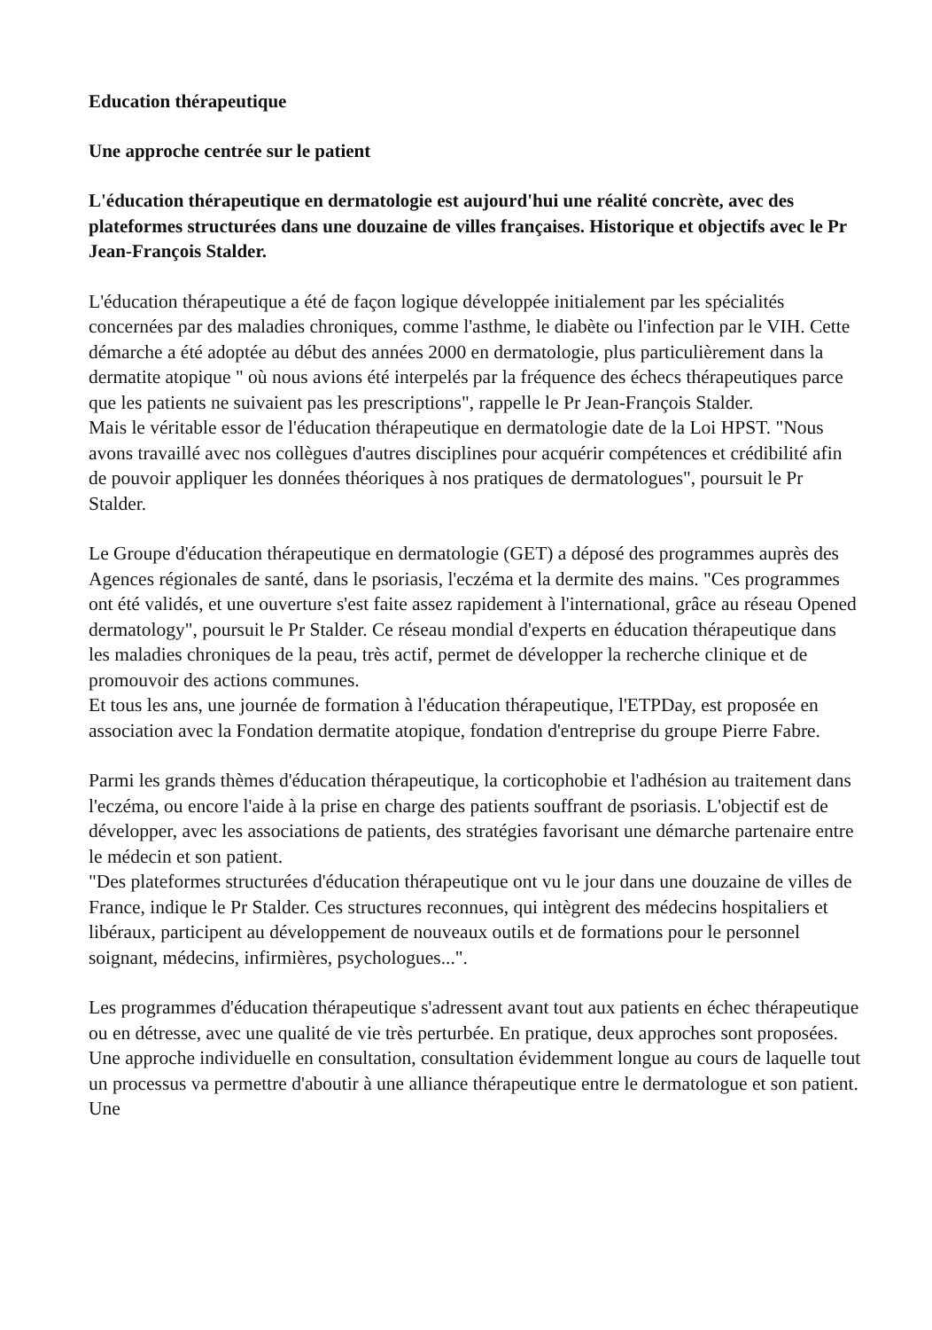Education thérapeutique
Une approche centrée sur le patient
L'éducation thérapeutique en dermatologie est aujourd'hui une réalité concrète, avec des plateformes structurées dans une douzaine de villes françaises. Historique et objectifs avec le Pr Jean-François Stalder.
L'éducation thérapeutique a été de façon logique développée initialement par les spécialités concernées par des maladies chroniques, comme l'asthme, le diabète ou l'infection par le VIH. Cette démarche a été adoptée au début des années 2000 en dermatologie, plus particulièrement dans la dermatite atopique " où nous avions été interpelés par la fréquence des échecs thérapeutiques parce que les patients ne suivaient pas les prescriptions", rappelle le Pr Jean-François Stalder.
Mais le véritable essor de l'éducation thérapeutique en dermatologie date de la Loi HPST. "Nous avons travaillé avec nos collègues d'autres disciplines pour acquérir compétences et crédibilité afin de pouvoir appliquer les données théoriques à nos pratiques de dermatologues", poursuit le Pr Stalder.
Le Groupe d'éducation thérapeutique en dermatologie (GET) a déposé des programmes auprès des Agences régionales de santé, dans le psoriasis, l'eczéma et la dermite des mains. "Ces programmes ont été validés, et une ouverture s'est faite assez rapidement à l'international, grâce au réseau Opened dermatology", poursuit le Pr Stalder. Ce réseau mondial d'experts en éducation thérapeutique dans les maladies chroniques de la peau, très actif, permet de développer la recherche clinique et de promouvoir des actions communes.
Et tous les ans, une journée de formation à l'éducation thérapeutique, l'ETPDay, est proposée en association avec la Fondation dermatite atopique, fondation d'entreprise du groupe Pierre Fabre.
Parmi les grands thèmes d'éducation thérapeutique, la corticophobie et l'adhésion au traitement dans l'eczéma, ou encore l'aide à la prise en charge des patients souffrant de psoriasis. L'objectif est de développer, avec les associations de patients, des stratégies favorisant une démarche partenaire entre le médecin et son patient.
"Des plateformes structurées d'éducation thérapeutique ont vu le jour dans une douzaine de villes de France, indique le Pr Stalder. Ces structures reconnues, qui intègrent des médecins hospitaliers et libéraux, participent au développement de nouveaux outils et de formations pour le personnel soignant, médecins, infirmières, psychologues...".
Les programmes d'éducation thérapeutique s'adressent avant tout aux patients en échec thérapeutique ou en détresse, avec une qualité de vie très perturbée. En pratique, deux approches sont proposées. Une approche individuelle en consultation, consultation évidemment longue au cours de laquelle tout un processus va permettre d'aboutir à une alliance thérapeutique entre le dermatologue et son patient. Une